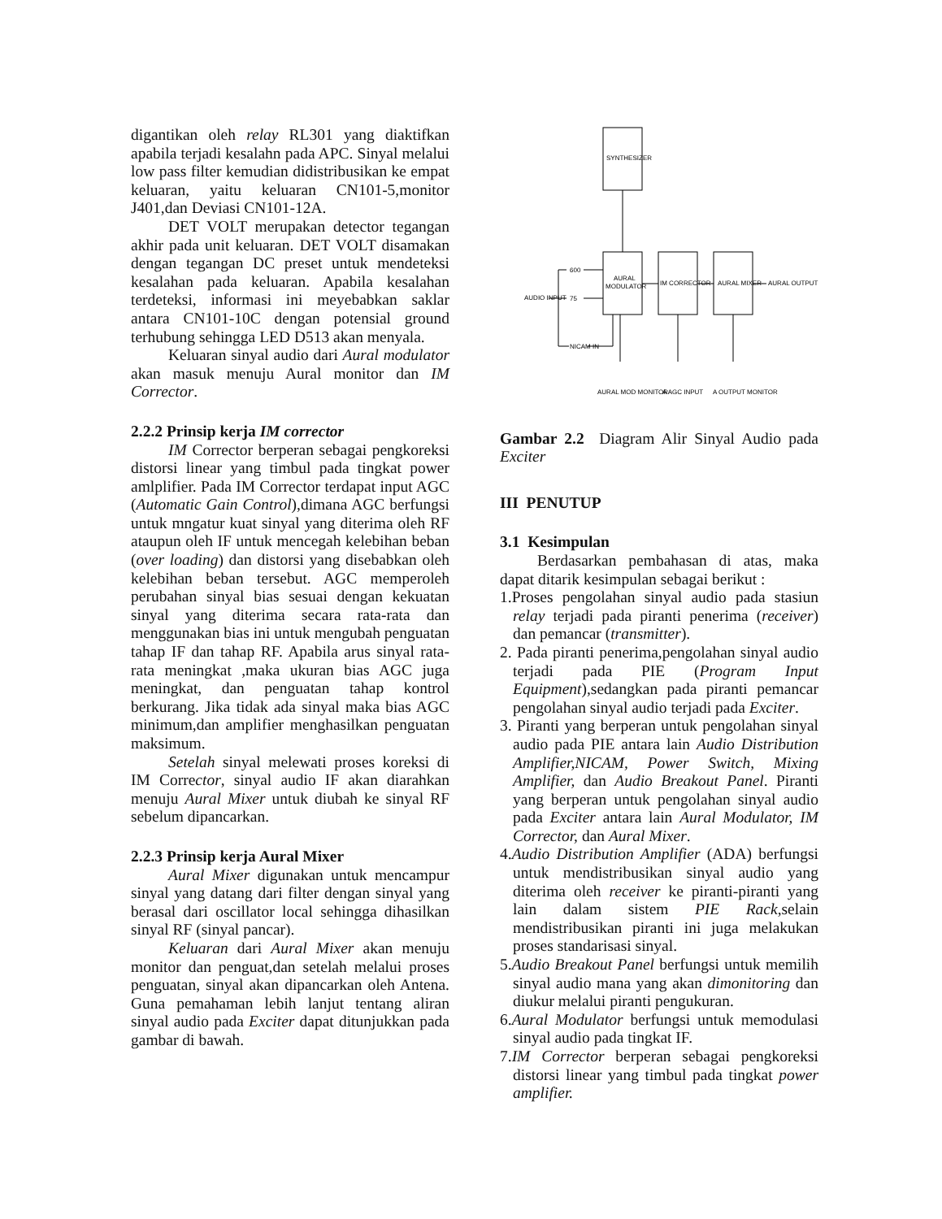digantikan oleh relay RL301 yang diaktifkan apabila terjadi kesalahn pada APC. Sinyal melalui low pass filter kemudian didistribusikan ke empat keluaran, yaitu keluaran CN101-5,monitor J401,dan Deviasi CN101-12A.
DET VOLT merupakan detector tegangan akhir pada unit keluaran. DET VOLT disamakan dengan tegangan DC preset untuk mendeteksi kesalahan pada keluaran. Apabila kesalahan terdeteksi, informasi ini meyebabkan saklar antara CN101-10C dengan potensial ground terhubung sehingga LED D513 akan menyala.
Keluaran sinyal audio dari Aural modulator akan masuk menuju Aural monitor dan IM Corrector.
2.2.2 Prinsip kerja IM corrector
IM Corrector berperan sebagai pengkoreksi distorsi linear yang timbul pada tingkat power amlplifier. Pada IM Corrector terdapat input AGC (Automatic Gain Control),dimana AGC berfungsi untuk mngatur kuat sinyal yang diterima oleh RF ataupun oleh IF untuk mencegah kelebihan beban (over loading) dan distorsi yang disebabkan oleh kelebihan beban tersebut. AGC memperoleh perubahan sinyal bias sesuai dengan kekuatan sinyal yang diterima secara rata-rata dan menggunakan bias ini untuk mengubah penguatan tahap IF dan tahap RF. Apabila arus sinyal rata-rata meningkat ,maka ukuran bias AGC juga meningkat, dan penguatan tahap kontrol berkurang. Jika tidak ada sinyal maka bias AGC minimum,dan amplifier menghasilkan penguatan maksimum.
Setelah sinyal melewati proses koreksi di IM Corrector, sinyal audio IF akan diarahkan menuju Aural Mixer untuk diubah ke sinyal RF sebelum dipancarkan.
2.2.3 Prinsip kerja Aural Mixer
Aural Mixer digunakan untuk mencampur sinyal yang datang dari filter dengan sinyal yang berasal dari oscillator local sehingga dihasilkan sinyal RF (sinyal pancar).
Keluaran dari Aural Mixer akan menuju monitor dan penguat,dan setelah melalui proses penguatan, sinyal akan dipancarkan oleh Antena. Guna pemahaman lebih lanjut tentang aliran sinyal audio pada Exciter dapat ditunjukkan pada gambar di bawah.
SYNTHESIZER
AURAL
MODULATOR
IM CORRECTOR
AURAL MIXER
AURAL OUTPUT
AUDIO INPUT
600
75
NICAM IN
AURAL MOD MONITOR
A AGC INPUT
A OUTPUT MONITOR
Gambar 2.2 Diagram Alir Sinyal Audio pada Exciter
III PENUTUP
3.1 Kesimpulan
Berdasarkan pembahasan di atas, maka dapat ditarik kesimpulan sebagai berikut :
1.Proses pengolahan sinyal audio pada stasiun relay terjadi pada piranti penerima (receiver) dan pemancar (transmitter).
2. Pada piranti penerima,pengolahan sinyal audio terjadi pada PIE (Program Input Equipment),sedangkan pada piranti pemancar pengolahan sinyal audio terjadi pada Exciter.
3. Piranti yang berperan untuk pengolahan sinyal audio pada PIE antara lain Audio Distribution Amplifier,NICAM, Power Switch, Mixing Amplifier, dan Audio Breakout Panel. Piranti yang berperan untuk pengolahan sinyal audio pada Exciter antara lain Aural Modulator, IM Corrector, dan Aural Mixer.
4.Audio Distribution Amplifier (ADA) berfungsi untuk mendistribusikan sinyal audio yang diterima oleh receiver ke piranti-piranti yang lain dalam sistem PIE Rack,selain mendistribusikan piranti ini juga melakukan proses standarisasi sinyal.
5.Audio Breakout Panel berfungsi untuk memilih sinyal audio mana yang akan dimonitoring dan diukur melalui piranti pengukuran.
6.Aural Modulator berfungsi untuk memodulasi sinyal audio pada tingkat IF.
7.IM Corrector berperan sebagai pengkoreksi distorsi linear yang timbul pada tingkat power amplifier.